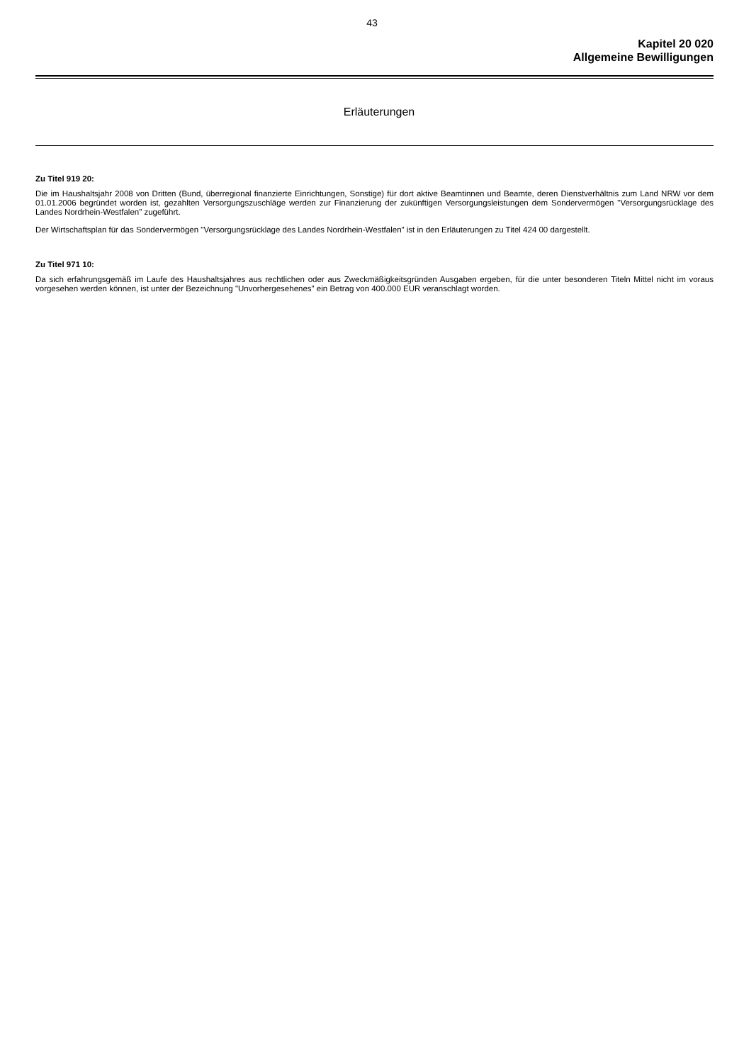43
Kapitel 20 020
Allgemeine Bewilligungen
Erläuterungen
Zu Titel 919 20:
Die im Haushaltsjahr 2008 von Dritten (Bund, überregional finanzierte Einrichtungen, Sonstige) für dort aktive Beamtinnen und Beamte, deren Dienst­verhältnis zum Land NRW vor dem 01.01.2006 begründet worden ist, gezahlten Versorgungszuschläge werden zur Finanzierung der zukünftigen Ver­sorgungsleistungen dem Sondervermögen "Versorgungsrücklage des Landes Nordrhein-Westfalen" zugeführt.
Der Wirtschaftsplan für das Sondervermögen "Versorgungsrücklage des Landes Nordrhein-Westfalen" ist in den Erläuterungen zu Titel 424 00 darge­stellt.
Zu Titel 971 10:
Da sich erfahrungsgemäß im Laufe des Haushaltsjahres aus rechtlichen oder aus Zweckmäßigkeitsgründen Ausgaben ergeben, für die unter beson­deren Titeln Mittel nicht im voraus vorgesehen werden können, ist unter der Bezeichnung "Unvorhergesehenes" ein Betrag von 400.000 EUR veran­schlagt worden.